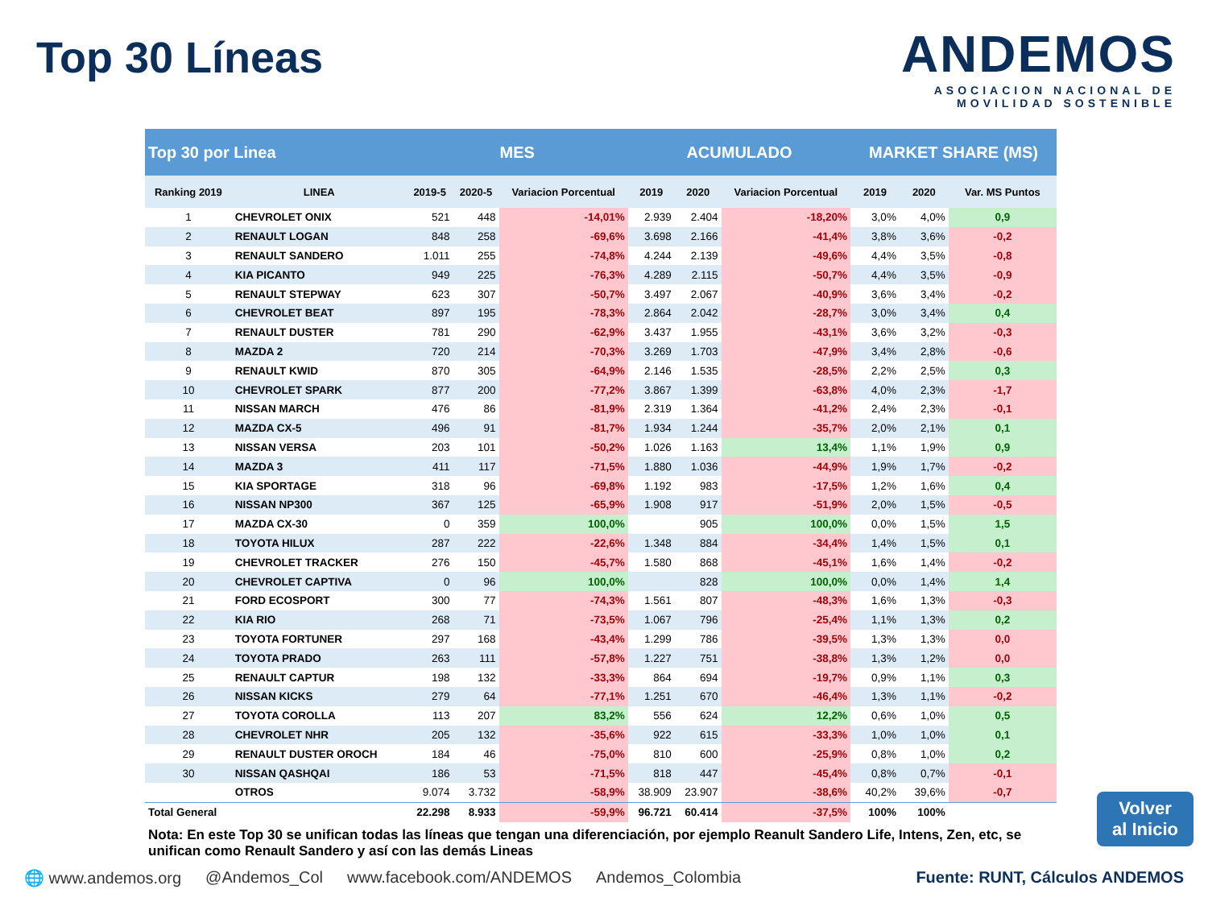Top 30 Líneas
ANDEMOS
ASOCIACION NACIONAL DE
MOVILIDAD SOSTENIBLE
| Top 30 por Linea | | MES | | | ACUMULADO | | | MARKET SHARE (MS) | | |
| --- | --- | --- | --- | --- | --- | --- | --- | --- | --- | --- |
| Ranking 2019 | LINEA | 2019-5 | 2020-5 | Variacion Porcentual | 2019 | 2020 | Variacion Porcentual | 2019 | 2020 | Var. MS Puntos |
| 1 | CHEVROLET ONIX | 521 | 448 | -14,01% | 2.939 | 2.404 | -18,20% | 3,0% | 4,0% | 0,9 |
| 2 | RENAULT LOGAN | 848 | 258 | -69,6% | 3.698 | 2.166 | -41,4% | 3,8% | 3,6% | -0,2 |
| 3 | RENAULT SANDERO | 1.011 | 255 | -74,8% | 4.244 | 2.139 | -49,6% | 4,4% | 3,5% | -0,8 |
| 4 | KIA PICANTO | 949 | 225 | -76,3% | 4.289 | 2.115 | -50,7% | 4,4% | 3,5% | -0,9 |
| 5 | RENAULT STEPWAY | 623 | 307 | -50,7% | 3.497 | 2.067 | -40,9% | 3,6% | 3,4% | -0,2 |
| 6 | CHEVROLET BEAT | 897 | 195 | -78,3% | 2.864 | 2.042 | -28,7% | 3,0% | 3,4% | 0,4 |
| 7 | RENAULT DUSTER | 781 | 290 | -62,9% | 3.437 | 1.955 | -43,1% | 3,6% | 3,2% | -0,3 |
| 8 | MAZDA 2 | 720 | 214 | -70,3% | 3.269 | 1.703 | -47,9% | 3,4% | 2,8% | -0,6 |
| 9 | RENAULT KWID | 870 | 305 | -64,9% | 2.146 | 1.535 | -28,5% | 2,2% | 2,5% | 0,3 |
| 10 | CHEVROLET SPARK | 877 | 200 | -77,2% | 3.867 | 1.399 | -63,8% | 4,0% | 2,3% | -1,7 |
| 11 | NISSAN MARCH | 476 | 86 | -81,9% | 2.319 | 1.364 | -41,2% | 2,4% | 2,3% | -0,1 |
| 12 | MAZDA CX-5 | 496 | 91 | -81,7% | 1.934 | 1.244 | -35,7% | 2,0% | 2,1% | 0,1 |
| 13 | NISSAN VERSA | 203 | 101 | -50,2% | 1.026 | 1.163 | 13,4% | 1,1% | 1,9% | 0,9 |
| 14 | MAZDA 3 | 411 | 117 | -71,5% | 1.880 | 1.036 | -44,9% | 1,9% | 1,7% | -0,2 |
| 15 | KIA SPORTAGE | 318 | 96 | -69,8% | 1.192 | 983 | -17,5% | 1,2% | 1,6% | 0,4 |
| 16 | NISSAN NP300 | 367 | 125 | -65,9% | 1.908 | 917 | -51,9% | 2,0% | 1,5% | -0,5 |
| 17 | MAZDA CX-30 | 0 | 359 | 100,0% | | 905 | 100,0% | 0,0% | 1,5% | 1,5 |
| 18 | TOYOTA HILUX | 287 | 222 | -22,6% | 1.348 | 884 | -34,4% | 1,4% | 1,5% | 0,1 |
| 19 | CHEVROLET TRACKER | 276 | 150 | -45,7% | 1.580 | 868 | -45,1% | 1,6% | 1,4% | -0,2 |
| 20 | CHEVROLET CAPTIVA | 0 | 96 | 100,0% | | 828 | 100,0% | 0,0% | 1,4% | 1,4 |
| 21 | FORD ECOSPORT | 300 | 77 | -74,3% | 1.561 | 807 | -48,3% | 1,6% | 1,3% | -0,3 |
| 22 | KIA RIO | 268 | 71 | -73,5% | 1.067 | 796 | -25,4% | 1,1% | 1,3% | 0,2 |
| 23 | TOYOTA FORTUNER | 297 | 168 | -43,4% | 1.299 | 786 | -39,5% | 1,3% | 1,3% | 0,0 |
| 24 | TOYOTA PRADO | 263 | 111 | -57,8% | 1.227 | 751 | -38,8% | 1,3% | 1,2% | 0,0 |
| 25 | RENAULT CAPTUR | 198 | 132 | -33,3% | 864 | 694 | -19,7% | 0,9% | 1,1% | 0,3 |
| 26 | NISSAN KICKS | 279 | 64 | -77,1% | 1.251 | 670 | -46,4% | 1,3% | 1,1% | -0,2 |
| 27 | TOYOTA COROLLA | 113 | 207 | 83,2% | 556 | 624 | 12,2% | 0,6% | 1,0% | 0,5 |
| 28 | CHEVROLET NHR | 205 | 132 | -35,6% | 922 | 615 | -33,3% | 1,0% | 1,0% | 0,1 |
| 29 | RENAULT DUSTER OROCH | 184 | 46 | -75,0% | 810 | 600 | -25,9% | 0,8% | 1,0% | 0,2 |
| 30 | NISSAN QASHQAI | 186 | 53 | -71,5% | 818 | 447 | -45,4% | 0,8% | 0,7% | -0,1 |
| | OTROS | 9.074 | 3.732 | -58,9% | 38.909 | 23.907 | -38,6% | 40,2% | 39,6% | -0,7 |
| Total General | | 22.298 | 8.933 | -59,9% | 96.721 | 60.414 | -37,5% | 100% | 100% | |
Nota: En este Top 30 se unifican todas las líneas que tengan una diferenciación, por ejemplo Reanult Sandero Life, Intens, Zen, etc, se unifican como Renault Sandero y así con las demás Lineas
Volver
al Inicio
🌐 www.andemos.org @Andemos_Col www.facebook.com/ANDEMOS Andemos_Colombia Fuente: RUNT, Cálculos ANDEMOS